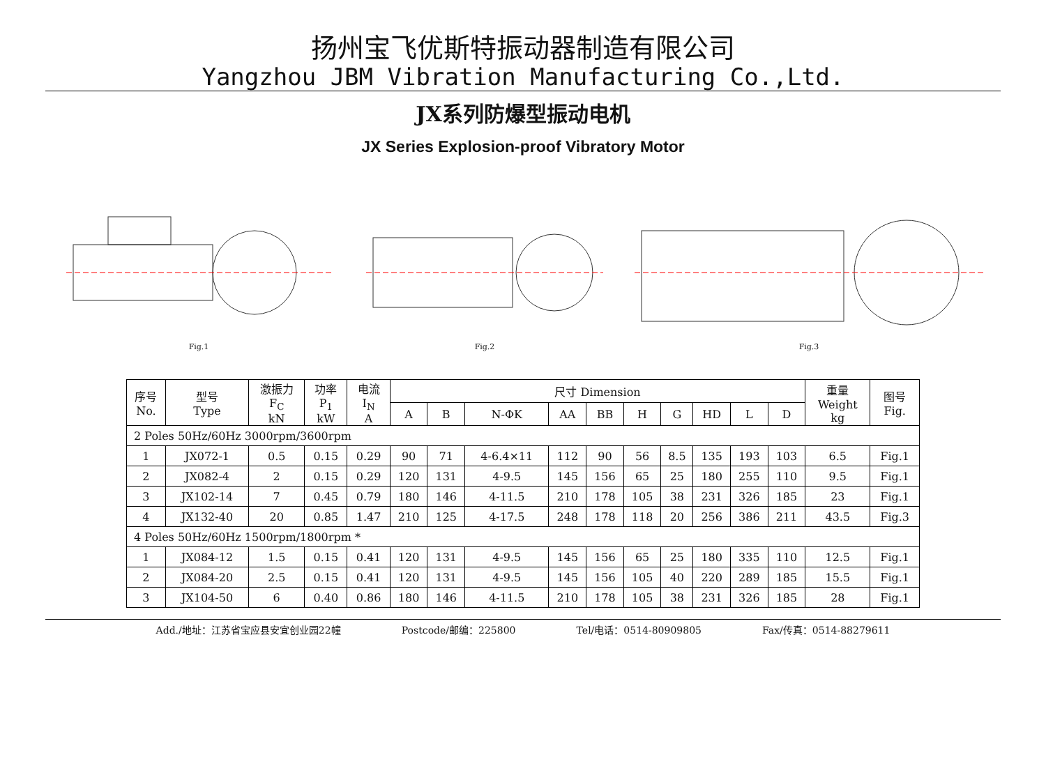扬州宝飞优斯特振动器制造有限公司
Yangzhou JBM Vibration Manufacturing Co.,Ltd.
JX系列防爆型振动电机
JX Series Explosion-proof Vibratory Motor
Fig.1 Fig.2 Fig.3
| 序号 No. | 型号 Type | 激振力 F<sub>C</sub> kN | 功率 P<sub>1</sub> kW | 电流 I<sub>N</sub> A | 尺寸 Dimension | | | | | | | | | | 重量 Weight kg | 图号 Fig. |
| --- | --- | --- | --- | --- | --- | --- | --- | --- | --- | --- | --- | --- | --- | --- | --- | --- |
| | | | | | A | B | N-ΦK | AA | BB | H | G | HD | L | D | | |
| 2 Poles 50Hz/60Hz 3000rpm/3600rpm | | | | | | | | | | | | | | | | |
| 1 | JX072-1 | 0.5 | 0.15 | 0.29 | 90 | 71 | 4-6.4×11 | 112 | 90 | 56 | 8.5 | 135 | 193 | 103 | 6.5 | Fig.1 |
| 2 | JX082-4 | 2 | 0.15 | 0.29 | 120 | 131 | 4-9.5 | 145 | 156 | 65 | 25 | 180 | 255 | 110 | 9.5 | Fig.1 |
| 3 | JX102-14 | 7 | 0.45 | 0.79 | 180 | 146 | 4-11.5 | 210 | 178 | 105 | 38 | 231 | 326 | 185 | 23 | Fig.1 |
| 4 | JX132-40 | 20 | 0.85 | 1.47 | 210 | 125 | 4-17.5 | 248 | 178 | 118 | 20 | 256 | 386 | 211 | 43.5 | Fig.3 |
| 4 Poles 50Hz/60Hz 1500rpm/1800rpm * | | | | | | | | | | | | | | | | |
| 1 | JX084-12 | 1.5 | 0.15 | 0.41 | 120 | 131 | 4-9.5 | 145 | 156 | 65 | 25 | 180 | 335 | 110 | 12.5 | Fig.1 |
| 2 | JX084-20 | 2.5 | 0.15 | 0.41 | 120 | 131 | 4-9.5 | 145 | 156 | 105 | 40 | 220 | 289 | 185 | 15.5 | Fig.1 |
| 3 | JX104-50 | 6 | 0.40 | 0.86 | 180 | 146 | 4-11.5 | 210 | 178 | 105 | 38 | 231 | 326 | 185 | 28 | Fig.1 |
Add./地址：江苏省宝应县安宜创业园22幢 Postcode/邮编：225800 Tel/电话：0514-80909805 Fax/传真：0514-88279611